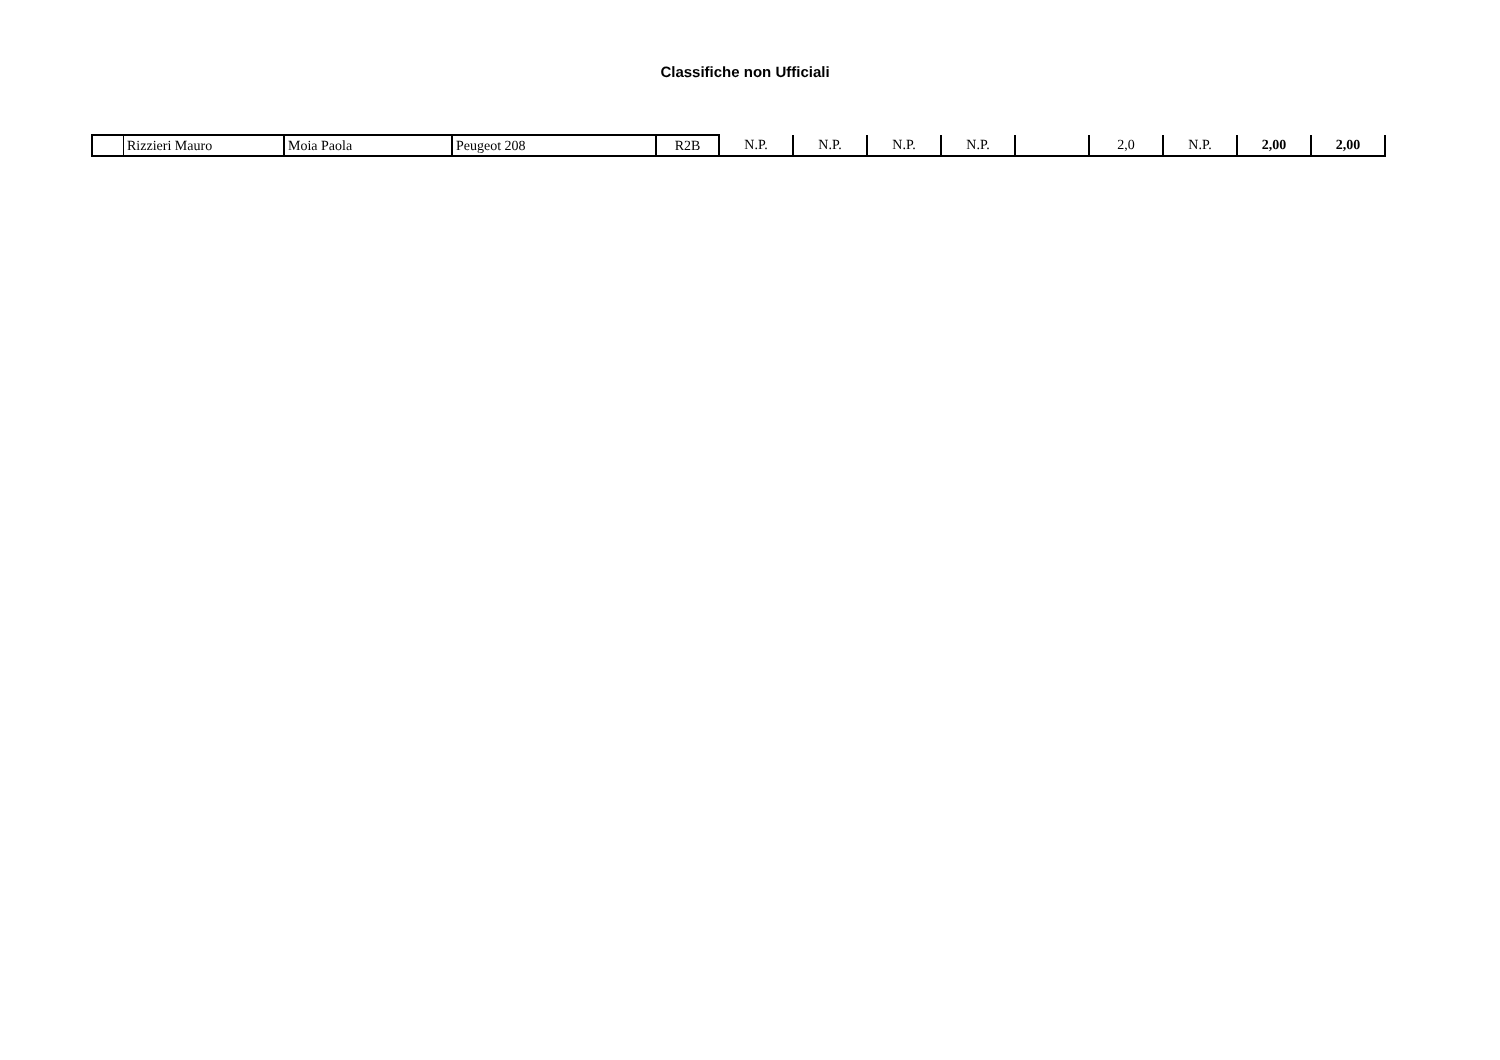Classifiche non Ufficiali
| | Rizzieri Mauro | Moia Paola | Peugeot 208 | R2B | N.P. | N.P. | N.P. | N.P. | | 2,0 | N.P. | 2,00 | 2,00 |